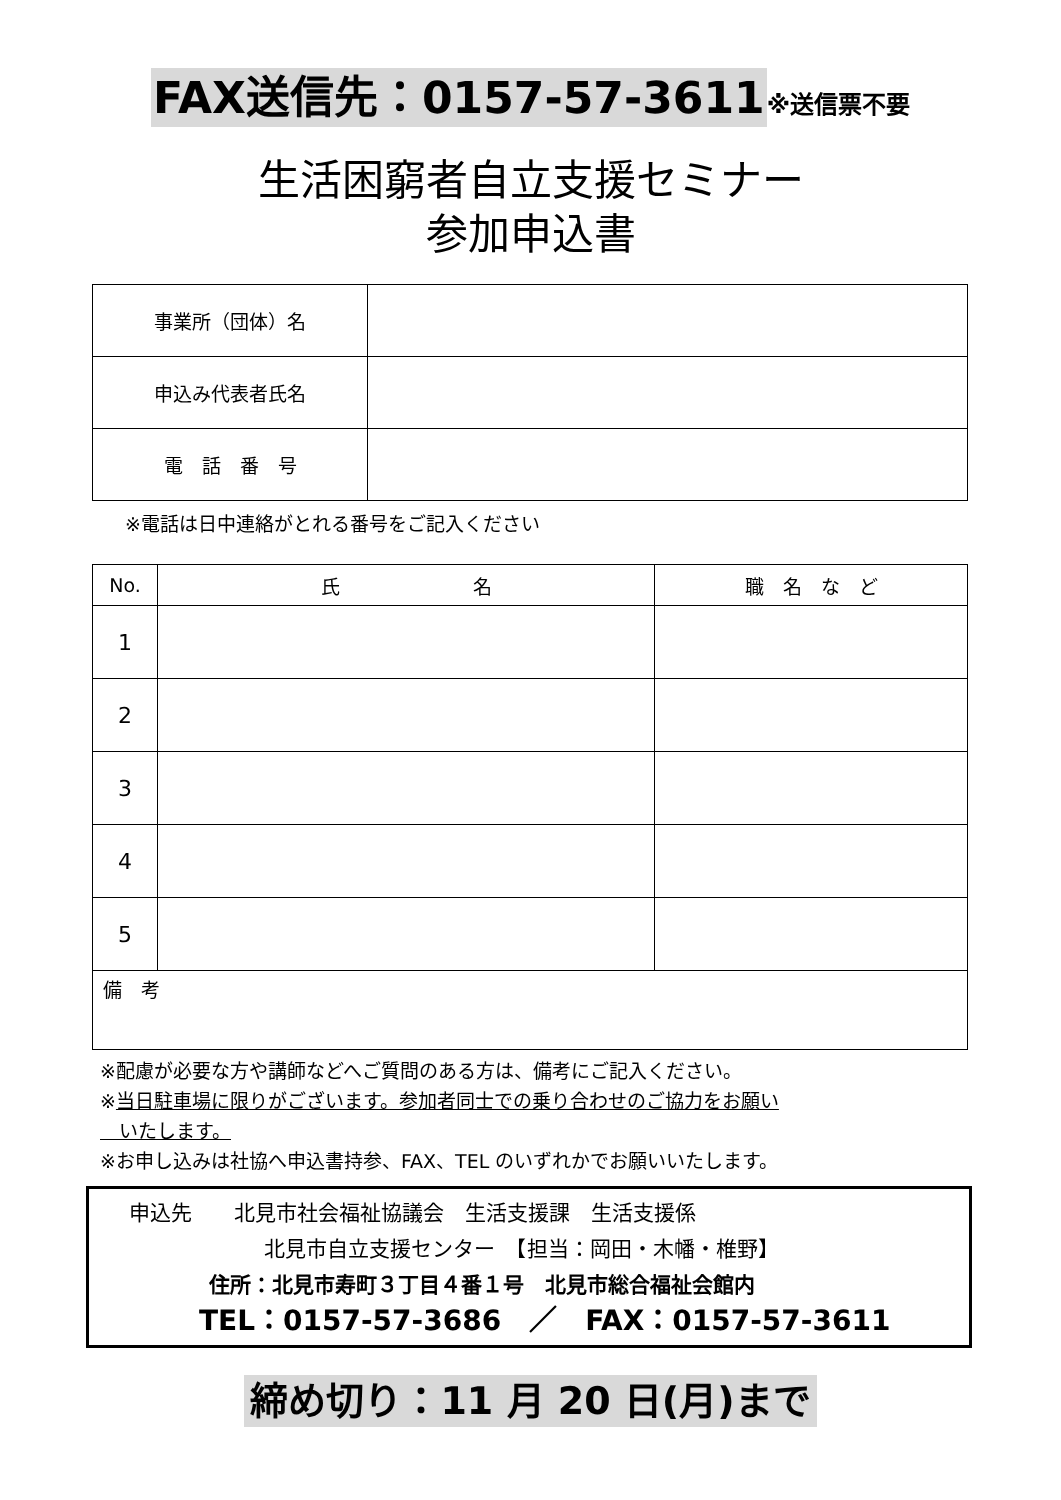FAX送信先：0157-57-3611※送信票不要
生活困窮者自立支援セミナー
参加申込書
| 事業所（団体）名 | |
| 申込み代表者氏名 | |
| 電 話 番 号 | |
※電話は日中連絡がとれる番号をご記入ください
| No. | 氏 名 | 職 名 な ど |
| --- | --- | --- |
| 1 | | |
| 2 | | |
| 3 | | |
| 4 | | |
| 5 | | |
| 備 考 | | |
※配慮が必要な方や講師などへご質問のある方は、備考にご記入ください。
※当日駐車場に限りがございます。参加者同士での乗り合わせのご協力をお願い
　いたします。
※お申し込みは社協へ申込書持参、FAX、TEL のいずれかでお願いいたします。
申込先　　北見市社会福祉協議会　生活支援課　生活支援係
北見市自立支援センター　【担当：岡田・木幡・椎野】
住所：北見市寿町３丁目４番１号　北見市総合福祉会館内
TEL：0157-57-3686　／　FAX：0157-57-3611
締め切り：11 月 20 日(月)まで